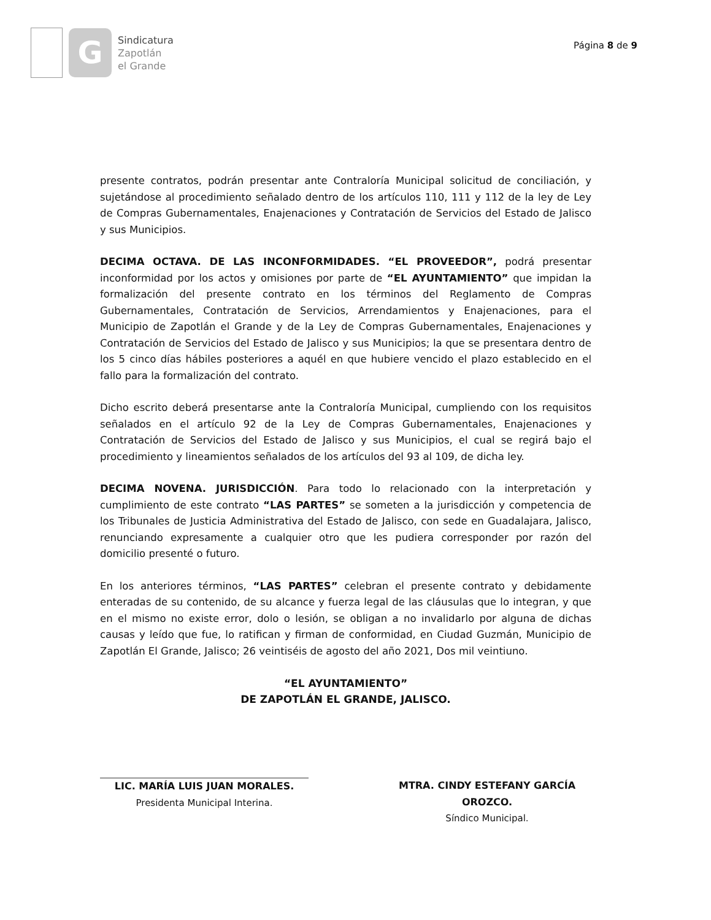G
Sindicatura
Zapotlán
el Grande
Página 8 de 9
presente contratos, podrán presentar ante Contraloría Municipal solicitud de conciliación, y sujetándose al procedimiento señalado dentro de los artículos 110, 111 y 112 de la ley de Ley de Compras Gubernamentales, Enajenaciones y Contratación de Servicios del Estado de Jalisco y sus Municipios.
DECIMA OCTAVA. DE LAS INCONFORMIDADES. “EL PROVEEDOR”, podrá presentar inconformidad por los actos y omisiones por parte de “EL AYUNTAMIENTO” que impidan la formalización del presente contrato en los términos del Reglamento de Compras Gubernamentales, Contratación de Servicios, Arrendamientos y Enajenaciones, para el Municipio de Zapotlán el Grande y de la Ley de Compras Gubernamentales, Enajenaciones y Contratación de Servicios del Estado de Jalisco y sus Municipios; la que se presentara dentro de los 5 cinco días hábiles posteriores a aquél en que hubiere vencido el plazo establecido en el fallo para la formalización del contrato.
Dicho escrito deberá presentarse ante la Contraloría Municipal, cumpliendo con los requisitos señalados en el artículo 92 de la Ley de Compras Gubernamentales, Enajenaciones y Contratación de Servicios del Estado de Jalisco y sus Municipios, el cual se regirá bajo el procedimiento y lineamientos señalados de los artículos del 93 al 109, de dicha ley.
DECIMA NOVENA. JURISDICCIÓN. Para todo lo relacionado con la interpretación y cumplimiento de este contrato “LAS PARTES” se someten a la jurisdicción y competencia de los Tribunales de Justicia Administrativa del Estado de Jalisco, con sede en Guadalajara, Jalisco, renunciando expresamente a cualquier otro que les pudiera corresponder por razón del domicilio presenté o futuro.
En los anteriores términos, “LAS PARTES” celebran el presente contrato y debidamente enteradas de su contenido, de su alcance y fuerza legal de las cláusulas que lo integran, y que en el mismo no existe error, dolo o lesión, se obligan a no invalidarlo por alguna de dichas causas y leído que fue, lo ratifican y firman de conformidad, en Ciudad Guzmán, Municipio de Zapotlán El Grande, Jalisco; 26 veintiséis de agosto del año 2021, Dos mil veintiuno.
“EL AYUNTAMIENTO”
DE ZAPOTLÁN EL GRANDE, JALISCO.
LIC. MARÍA LUIS JUAN MORALES.
Presidenta Municipal Interina.
MTRA. CINDY ESTEFANY GARCÍA OROZCO.
Síndico Municipal.